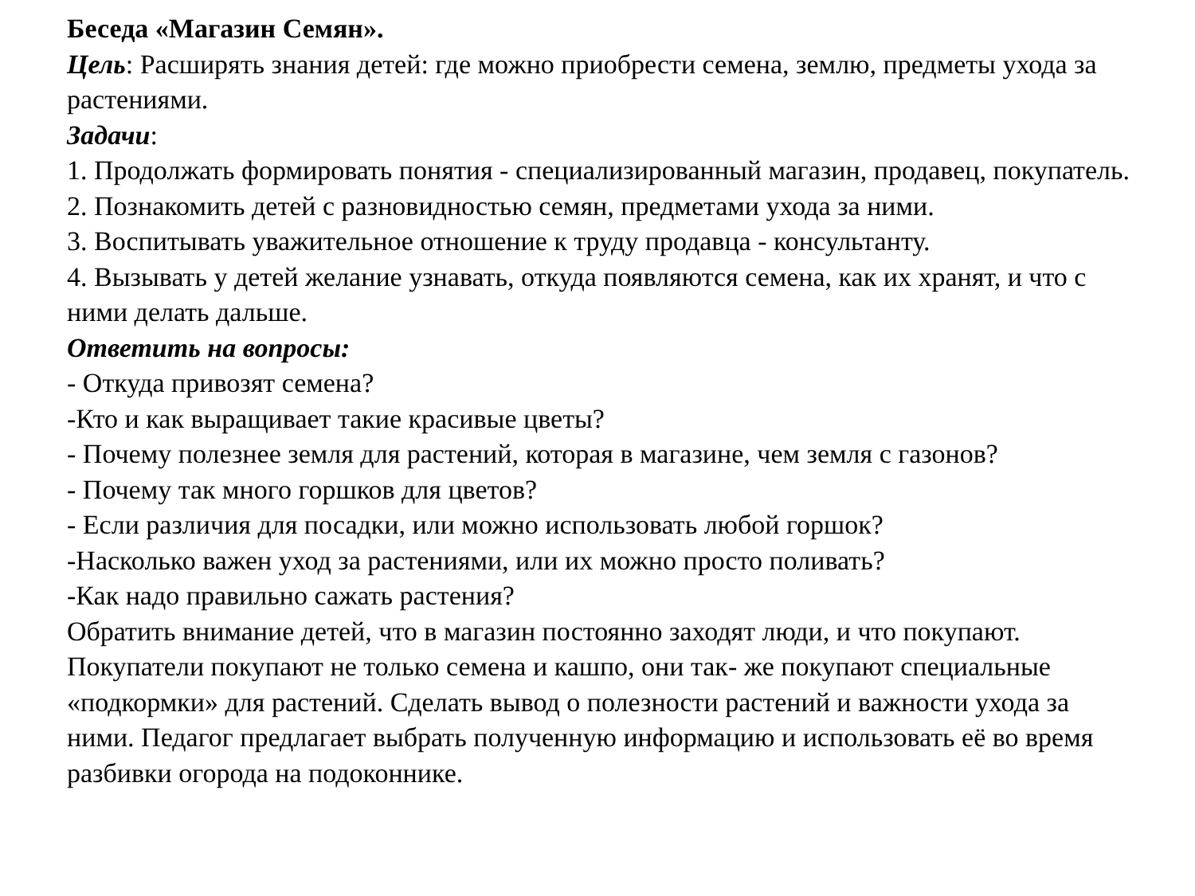Беседа «Магазин Семян».
Цель: Расширять знания детей: где можно приобрести семена, землю, предметы ухода за растениями.
Задачи:
1. Продолжать формировать понятия - специализированный магазин, продавец, покупатель.
2. Познакомить детей с разновидностью семян, предметами ухода за ними.
3. Воспитывать уважительное отношение к труду продавца - консультанту.
4. Вызывать у детей желание узнавать, откуда появляются семена, как их хранят, и что с ними делать дальше.
Ответить на вопросы:
- Откуда привозят семена?
-Кто и как выращивает такие красивые цветы?
- Почему полезнее земля для растений, которая в магазине, чем земля с газонов?
- Почему так много горшков для цветов?
- Если различия для посадки, или можно использовать любой горшок?
-Насколько важен уход за растениями, или их можно просто поливать?
-Как надо правильно сажать растения?
Обратить внимание детей, что в магазин постоянно заходят люди, и что покупают. Покупатели покупают не только семена и кашпо, они так- же покупают специальные «подкормки» для растений. Сделать вывод о полезности растений и важности ухода за ними. Педагог предлагает выбрать полученную информацию и использовать её во время разбивки огорода на подоконнике.